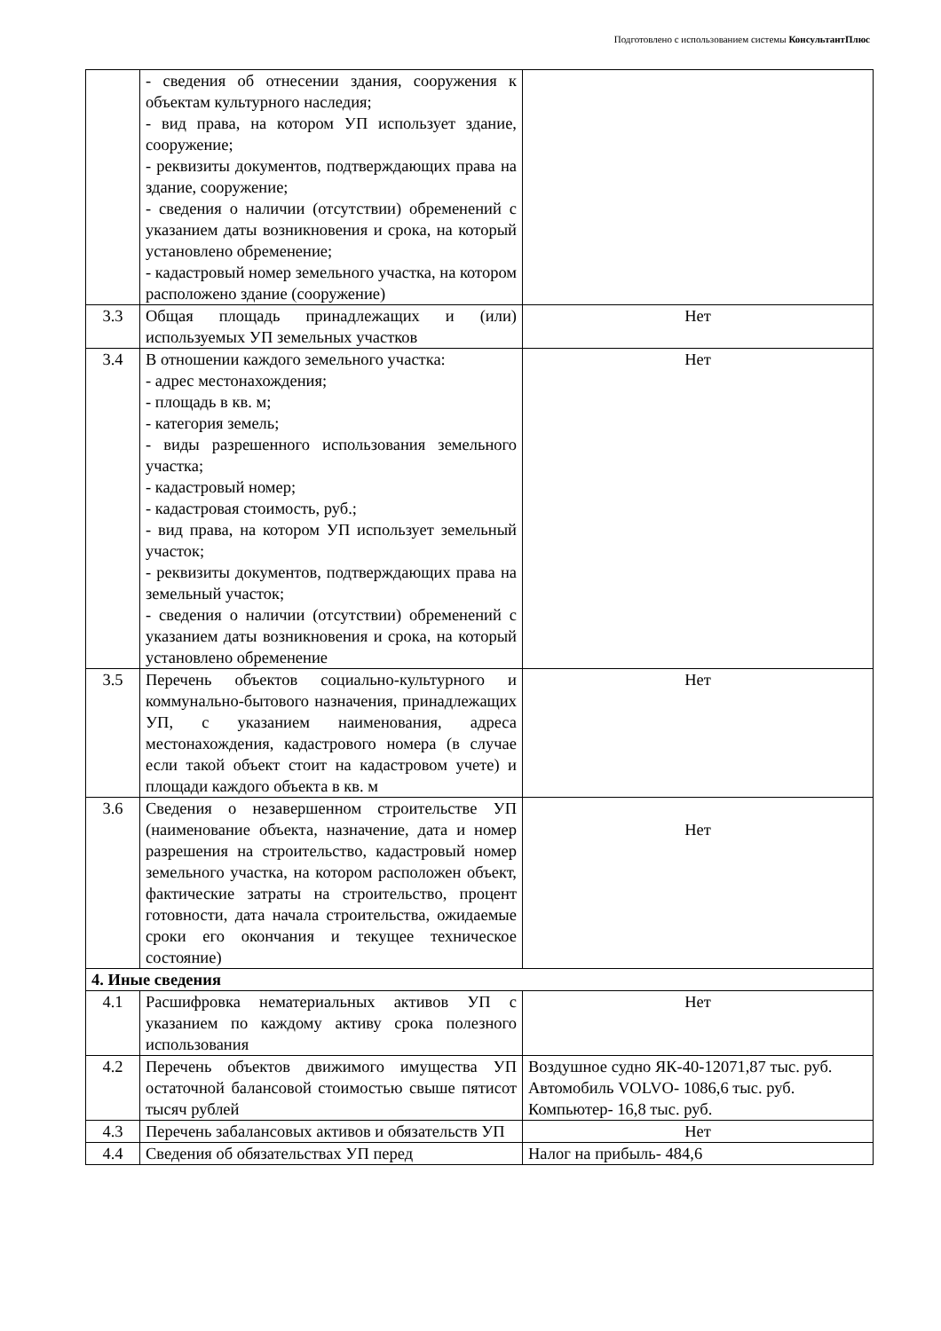Подготовлено с использованием системы КонсультантПлюс
| | - сведения об отнесении здания, сооружения к объектам культурного наследия; - вид права, на котором УП использует здание, сооружение; - реквизиты документов, подтверждающих права на здание, сооружение; - сведения о наличии (отсутствии) обременений с указанием даты возникновения и срока, на который установлено обременение; - кадастровый номер земельного участка, на котором расположено здание (сооружение) | |
| 3.3 | Общая площадь принадлежащих и (или) используемых УП земельных участков | Нет |
| 3.4 | В отношении каждого земельного участка: - адрес местонахождения; - площадь в кв. м; - категория земель; - виды разрешенного использования земельного участка; - кадастровый номер; - кадастровая стоимость, руб.; - вид права, на котором УП использует земельный участок; - реквизиты документов, подтверждающих права на земельный участок; - сведения о наличии (отсутствии) обременений с указанием даты возникновения и срока, на который установлено обременение | Нет |
| 3.5 | Перечень объектов социально-культурного и коммунально-бытового назначения, принадлежащих УП, с указанием наименования, адреса местонахождения, кадастрового номера (в случае если такой объект стоит на кадастровом учете) и площади каждого объекта в кв. м | Нет |
| 3.6 | Сведения о незавершенном строительстве УП (наименование объекта, назначение, дата и номер разрешения на строительство, кадастровый номер земельного участка, на котором расположен объект, фактические затраты на строительство, процент готовности, дата начала строительства, ожидаемые сроки его окончания и текущее техническое состояние) | Нет |
| 4. Иные сведения | | |
| 4.1 | Расшифровка нематериальных активов УП с указанием по каждому активу срока полезного использования | Нет |
| 4.2 | Перечень объектов движимого имущества УП остаточной балансовой стоимостью свыше пятисот тысяч рублей | Воздушное судно ЯК-40-12071,87 тыс. руб. Автомобиль VOLVO- 1086,6 тыс. руб. Компьютер- 16,8 тыс. руб. |
| 4.3 | Перечень забалансовых активов и обязательств УП | Нет |
| 4.4 | Сведения об обязательствах УП перед | Налог на прибыль- 484,6 |